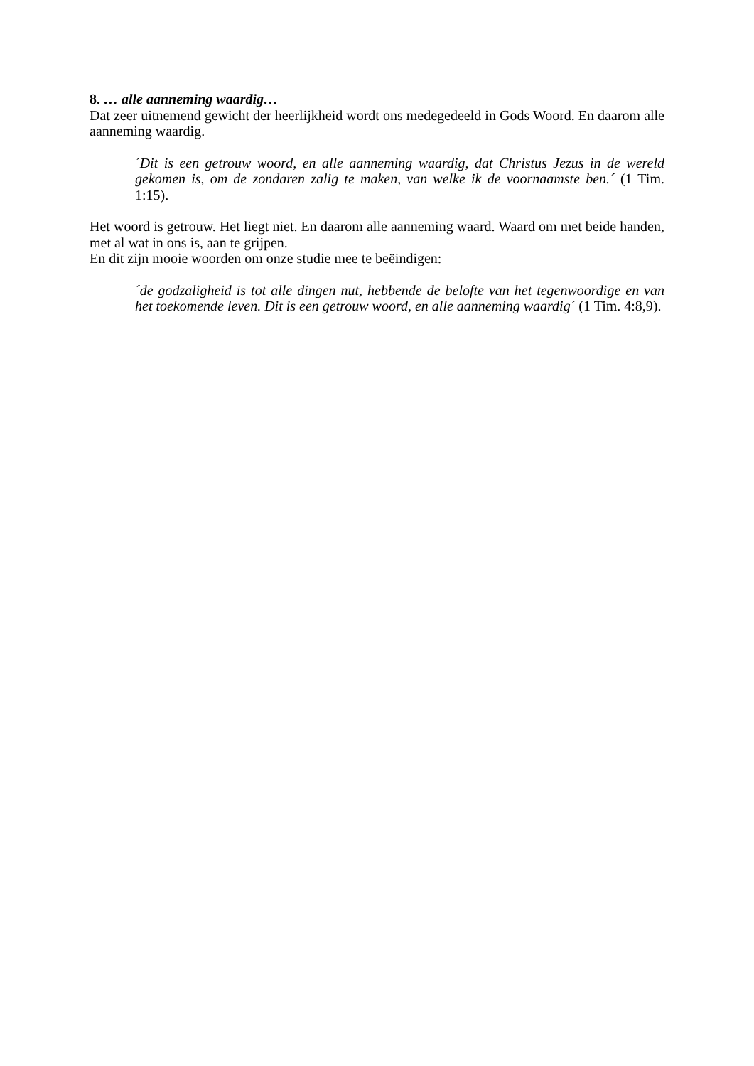8. … alle aanneming waardig…
Dat zeer uitnemend gewicht der heerlijkheid wordt ons medegedeeld in Gods Woord. En daarom alle aanneming waardig.
´Dit is een getrouw woord, en alle aanneming waardig, dat Christus Jezus in de wereld gekomen is, om de zondaren zalig te maken, van welke ik de voornaamste ben.´ (1 Tim. 1:15).
Het woord is getrouw. Het liegt niet. En daarom alle aanneming waard. Waard om met beide handen, met al wat in ons is, aan te grijpen.
En dit zijn mooie woorden om onze studie mee te beëindigen:
´de godzaligheid is tot alle dingen nut, hebbende de belofte van het tegenwoordige en van het toekomende leven. Dit is een getrouw woord, en alle aanneming waardig´ (1 Tim. 4:8,9).